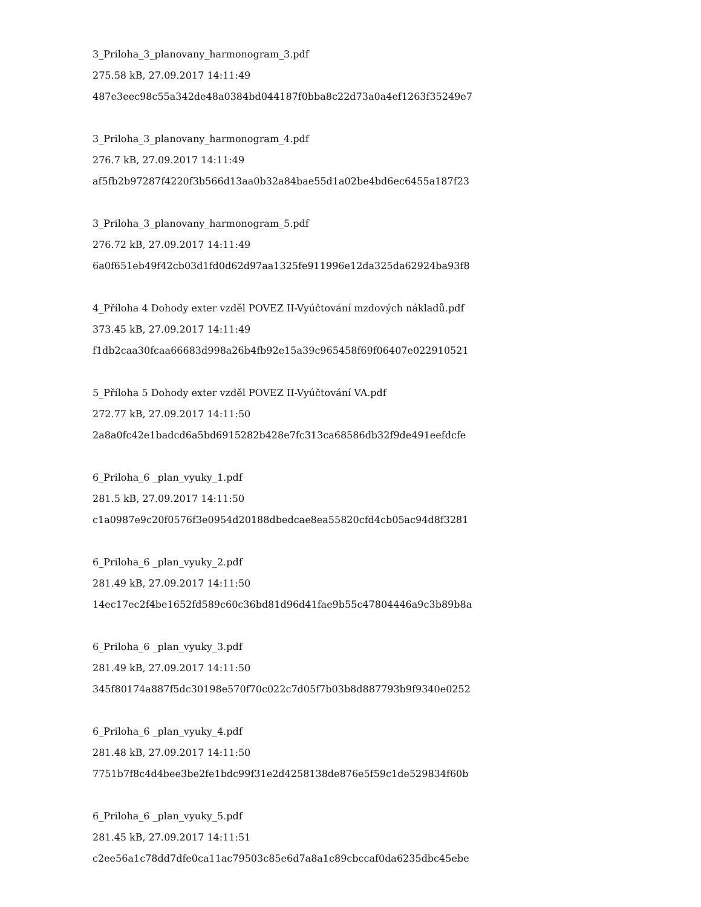3_Priloha_3_planovany_harmonogram_3.pdf
275.58 kB, 27.09.2017 14:11:49
487e3eec98c55a342de48a0384bd044187f0bba8c22d73a0a4ef1263f35249e7
3_Priloha_3_planovany_harmonogram_4.pdf
276.7 kB, 27.09.2017 14:11:49
af5fb2b97287f4220f3b566d13aa0b32a84bae55d1a02be4bd6ec6455a187f23
3_Priloha_3_planovany_harmonogram_5.pdf
276.72 kB, 27.09.2017 14:11:49
6a0f651eb49f42cb03d1fd0d62d97aa1325fe911996e12da325da62924ba93f8
4_Příloha 4 Dohody exter vzděl POVEZ II-Vyúčtování mzdových nákladů.pdf
373.45 kB, 27.09.2017 14:11:49
f1db2caa30fcaa66683d998a26b4fb92e15a39c965458f69f06407e022910521
5_Příloha 5 Dohody exter vzděl POVEZ II-Vyúčtování VA.pdf
272.77 kB, 27.09.2017 14:11:50
2a8a0fc42e1badcd6a5bd6915282b428e7fc313ca68586db32f9de491eefdcfe
6_Priloha_6 _plan_vyuky_1.pdf
281.5 kB, 27.09.2017 14:11:50
c1a0987e9c20f0576f3e0954d20188dbedcae8ea55820cfd4cb05ac94d8f3281
6_Priloha_6 _plan_vyuky_2.pdf
281.49 kB, 27.09.2017 14:11:50
14ec17ec2f4be1652fd589c60c36bd81d96d41fae9b55c47804446a9c3b89b8a
6_Priloha_6 _plan_vyuky_3.pdf
281.49 kB, 27.09.2017 14:11:50
345f80174a887f5dc30198e570f70c022c7d05f7b03b8d887793b9f9340e0252
6_Priloha_6 _plan_vyuky_4.pdf
281.48 kB, 27.09.2017 14:11:50
7751b7f8c4d4bee3be2fe1bdc99f31e2d4258138de876e5f59c1de529834f60b
6_Priloha_6 _plan_vyuky_5.pdf
281.45 kB, 27.09.2017 14:11:51
c2ee56a1c78dd7dfe0ca11ac79503c85e6d7a8a1c89cbccaf0da6235dbc45ebe